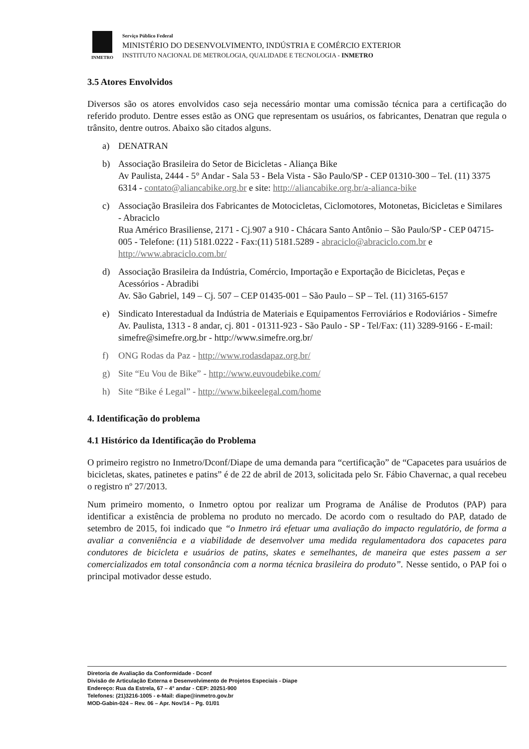INMETRO
Serviço Público Federal
MINISTÉRIO DO DESENVOLVIMENTO, INDÚSTRIA E COMÉRCIO EXTERIOR
INSTITUTO NACIONAL DE METROLOGIA, QUALIDADE E TECNOLOGIA - INMETRO
3.5 Atores Envolvidos
Diversos são os atores envolvidos caso seja necessário montar uma comissão técnica para a certificação do referido produto. Dentre esses estão as ONG que representam os usuários, os fabricantes, Denatran que regula o trânsito, dentre outros. Abaixo são citados alguns.
a) DENATRAN
b) Associação Brasileira do Setor de Bicicletas - Aliança Bike
Av Paulista, 2444 - 5° Andar - Sala 53 - Bela Vista - São Paulo/SP - CEP 01310-300 – Tel. (11) 3375 6314 - contato@aliancabike.org.br e site: http://aliancabike.org.br/a-alianca-bike
c) Associação Brasileira dos Fabricantes de Motocicletas, Ciclomotores, Motonetas, Bicicletas e Similares - Abraciclo
Rua Américo Brasiliense, 2171 - Cj.907 a 910 - Chácara Santo Antônio – São Paulo/SP - CEP 04715-005 - Telefone: (11) 5181.0222 - Fax:(11) 5181.5289 - abraciclo@abraciclo.com.br e http://www.abraciclo.com.br/
d) Associação Brasileira da Indústria, Comércio, Importação e Exportação de Bicicletas, Peças e Acessórios - Abradibi
Av. São Gabriel, 149 – Cj. 507 – CEP 01435-001 – São Paulo – SP – Tel. (11) 3165-6157
e) Sindicato Interestadual da Indústria de Materiais e Equipamentos Ferroviários e Rodoviários - Simefre
Av. Paulista, 1313 - 8 andar, cj. 801 - 01311-923 - São Paulo - SP - Tel/Fax: (11) 3289-9166 - E-mail: simefre@simefre.org.br - http://www.simefre.org.br/
f) ONG Rodas da Paz - http://www.rodasdapaz.org.br/
g) Site “Eu Vou de Bike” - http://www.euvoudebike.com/
h) Site “Bike é Legal” - http://www.bikeelegal.com/home
4. Identificação do problema
4.1 Histórico da Identificação do Problema
O primeiro registro no Inmetro/Dconf/Diape de uma demanda para “certificação” de “Capacetes para usuários de bicicletas, skates, patinetes e patins” é de 22 de abril de 2013, solicitada pelo Sr. Fábio Chavernac, a qual recebeu o registro nº 27/2013.
Num primeiro momento, o Inmetro optou por realizar um Programa de Análise de Produtos (PAP) para identificar a existência de problema no produto no mercado. De acordo com o resultado do PAP, datado de setembro de 2015, foi indicado que “o Inmetro irá efetuar uma avaliação do impacto regulatório, de forma a avaliar a conveniência e a viabilidade de desenvolver uma medida regulamentadora dos capacetes para condutores de bicicleta e usuários de patins, skates e semelhantes, de maneira que estes passem a ser comercializados em total consonância com a norma técnica brasileira do produto”. Nesse sentido, o PAP foi o principal motivador desse estudo.
Diretoria de Avaliação da Conformidade - Dconf
Divisão de Articulação Externa e Desenvolvimento de Projetos Especiais - Diape
Endereço: Rua da Estrela, 67 – 4° andar - CEP: 20251-900
Telefones: (21)3216-1005 - e-Mail: diape@inmetro.gov.br
MOD-Gabin-024 – Rev. 06 – Apr. Nov/14 – Pg. 01/01